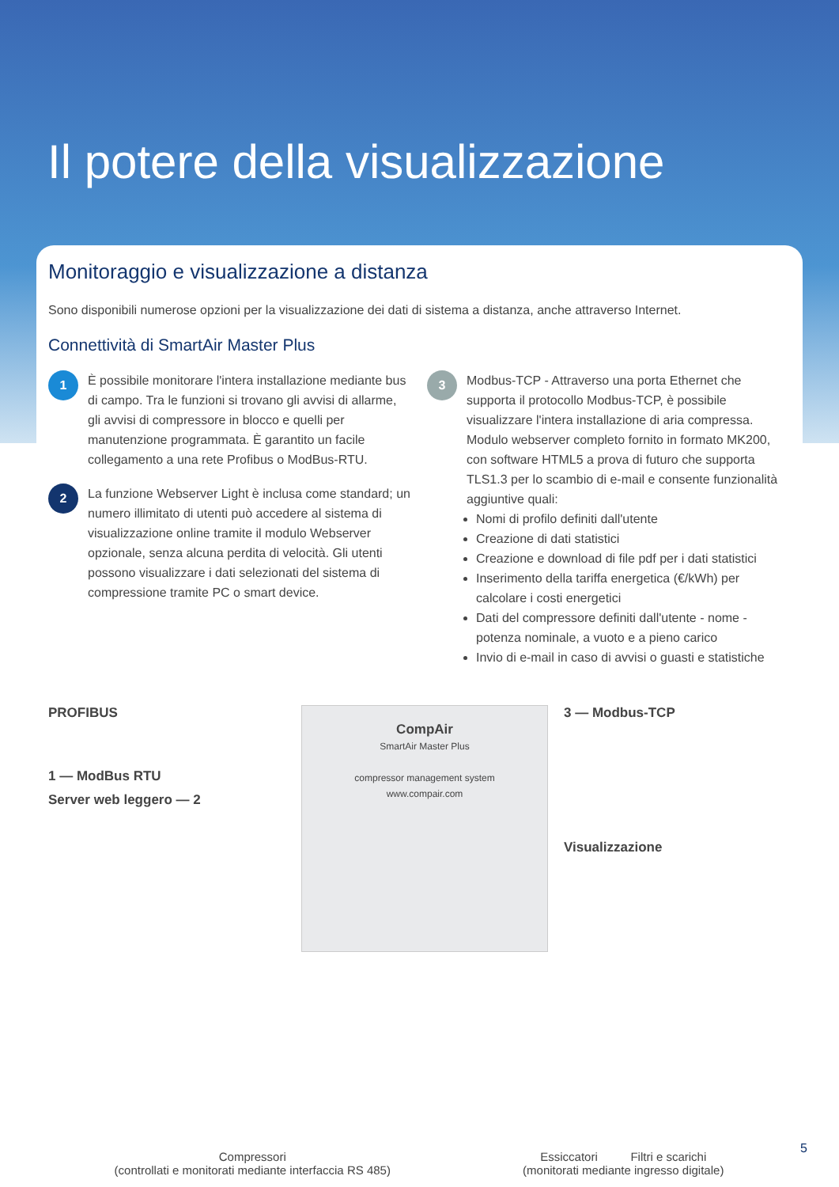Il potere della visualizzazione
Monitoraggio e visualizzazione a distanza
Sono disponibili numerose opzioni per la visualizzazione dei dati di sistema a distanza, anche attraverso Internet.
Connettività di SmartAir Master Plus
1
È possibile monitorare l'intera installazione mediante bus di campo. Tra le funzioni si trovano gli avvisi di allarme, gli avvisi di compressore in blocco e quelli per manutenzione programmata. È garantito un facile collegamento a una rete Profibus o ModBus-RTU.
2
La funzione Webserver Light è inclusa come standard; un numero illimitato di utenti può accedere al sistema di visualizzazione online tramite il modulo Webserver opzionale, senza alcuna perdita di velocità. Gli utenti possono visualizzare i dati selezionati del sistema di compressione tramite PC o smart device.
3
Modbus-TCP - Attraverso una porta Ethernet che supporta il protocollo Modbus-TCP, è possibile visualizzare l'intera installazione di aria compressa. Modulo webserver completo fornito in formato MK200, con software HTML5 a prova di futuro che supporta TLS1.3 per lo scambio di e-mail e consente funzionalità aggiuntive quali:
Nomi di profilo definiti dall'utente
Creazione di dati statistici
Creazione e download di file pdf per i dati statistici
Inserimento della tariffa energetica (€/kWh) per calcolare i costi energetici
Dati del compressore definiti dall'utente - nome - potenza nominale, a vuoto e a pieno carico
Invio di e-mail in caso di avvisi o guasti e statistiche
PROFIBUS
1 — ModBus RTU
Server web leggero — 2
CompAir
SmartAir Master Plus
compressor management system
www.compair.com
3 — Modbus-TCP
Visualizzazione
Compressori
(controllati e monitorati mediante interfaccia RS 485)
Essiccatori Filtri e scarichi
(monitorati mediante ingresso digitale)
5